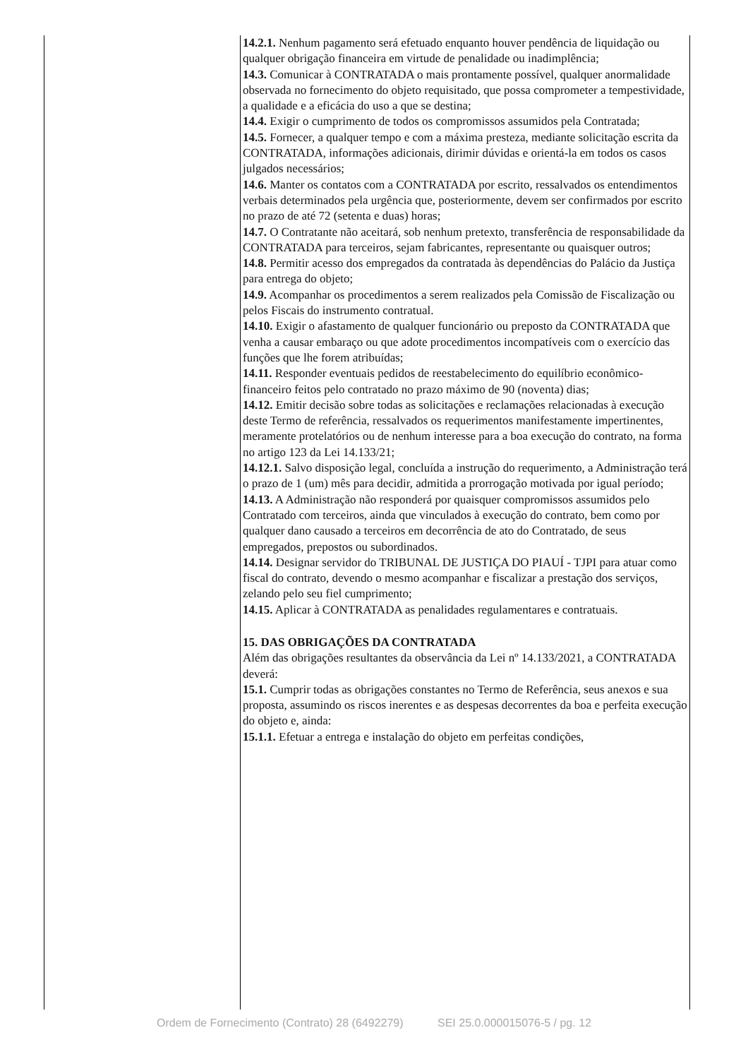| | 14.2.1. Nenhum pagamento será efetuado enquanto houver pendência de liquidação ou qualquer obrigação financeira em virtude de penalidade ou inadimplência; 14.3. Comunicar à CONTRATADA o mais prontamente possível, qualquer anormalidade observada no fornecimento do objeto requisitado, que possa comprometer a tempestividade, a qualidade e a eficácia do uso a que se destina; 14.4. Exigir o cumprimento de todos os compromissos assumidos pela Contratada; 14.5. Fornecer, a qualquer tempo e com a máxima presteza, mediante solicitação escrita da CONTRATADA, informações adicionais, dirimir dúvidas e orientá-la em todos os casos julgados necessários; 14.6. Manter os contatos com a CONTRATADA por escrito, ressalvados os entendimentos verbais determinados pela urgência que, posteriormente, devem ser confirmados por escrito no prazo de até 72 (setenta e duas) horas; 14.7. O Contratante não aceitará, sob nenhum pretexto, transferência de responsabilidade da CONTRATADA para terceiros, sejam fabricantes, representante ou quaisquer outros; 14.8. Permitir acesso dos empregados da contratada às dependências do Palácio da Justiça para entrega do objeto; 14.9. Acompanhar os procedimentos a serem realizados pela Comissão de Fiscalização ou pelos Fiscais do instrumento contratual. 14.10. Exigir o afastamento de qualquer funcionário ou preposto da CONTRATADA que venha a causar embaraço ou que adote procedimentos incompatíveis com o exercício das funções que lhe forem atribuídas; 14.11. Responder eventuais pedidos de reestabelecimento do equilíbrio econômico-financeiro feitos pelo contratado no prazo máximo de 90 (noventa) dias; 14.12. Emitir decisão sobre todas as solicitações e reclamações relacionadas à execução deste Termo de referência, ressalvados os requerimentos manifestamente impertinentes, meramente protelatórios ou de nenhum interesse para a boa execução do contrato, na forma no artigo 123 da Lei 14.133/21; 14.12.1. Salvo disposição legal, concluída a instrução do requerimento, a Administração terá o prazo de 1 (um) mês para decidir, admitida a prorrogação motivada por igual período; 14.13. A Administração não responderá por quaisquer compromissos assumidos pelo Contratado com terceiros, ainda que vinculados à execução do contrato, bem como por qualquer dano causado a terceiros em decorrência de ato do Contratado, de seus empregados, prepostos ou subordinados. 14.14. Designar servidor do TRIBUNAL DE JUSTIÇA DO PIAUÍ - TJPI para atuar como fiscal do contrato, devendo o mesmo acompanhar e fiscalizar a prestação dos serviços, zelando pelo seu fiel cumprimento; 14.15. Aplicar à CONTRATADA as penalidades regulamentares e contratuais. 15. DAS OBRIGAÇÕES DA CONTRATADA Além das obrigações resultantes da observância da Lei nº 14.133/2021, a CONTRATADA deverá: 15.1. Cumprir todas as obrigações constantes no Termo de Referência, seus anexos e sua proposta, assumindo os riscos inerentes e as despesas decorrentes da boa e perfeita execução do objeto e, ainda: 15.1.1. Efetuar a entrega e instalação do objeto em perfeitas condições, |
Ordem de Fornecimento (Contrato) 28 (6492279) SEI 25.0.000015076-5 / pg. 12